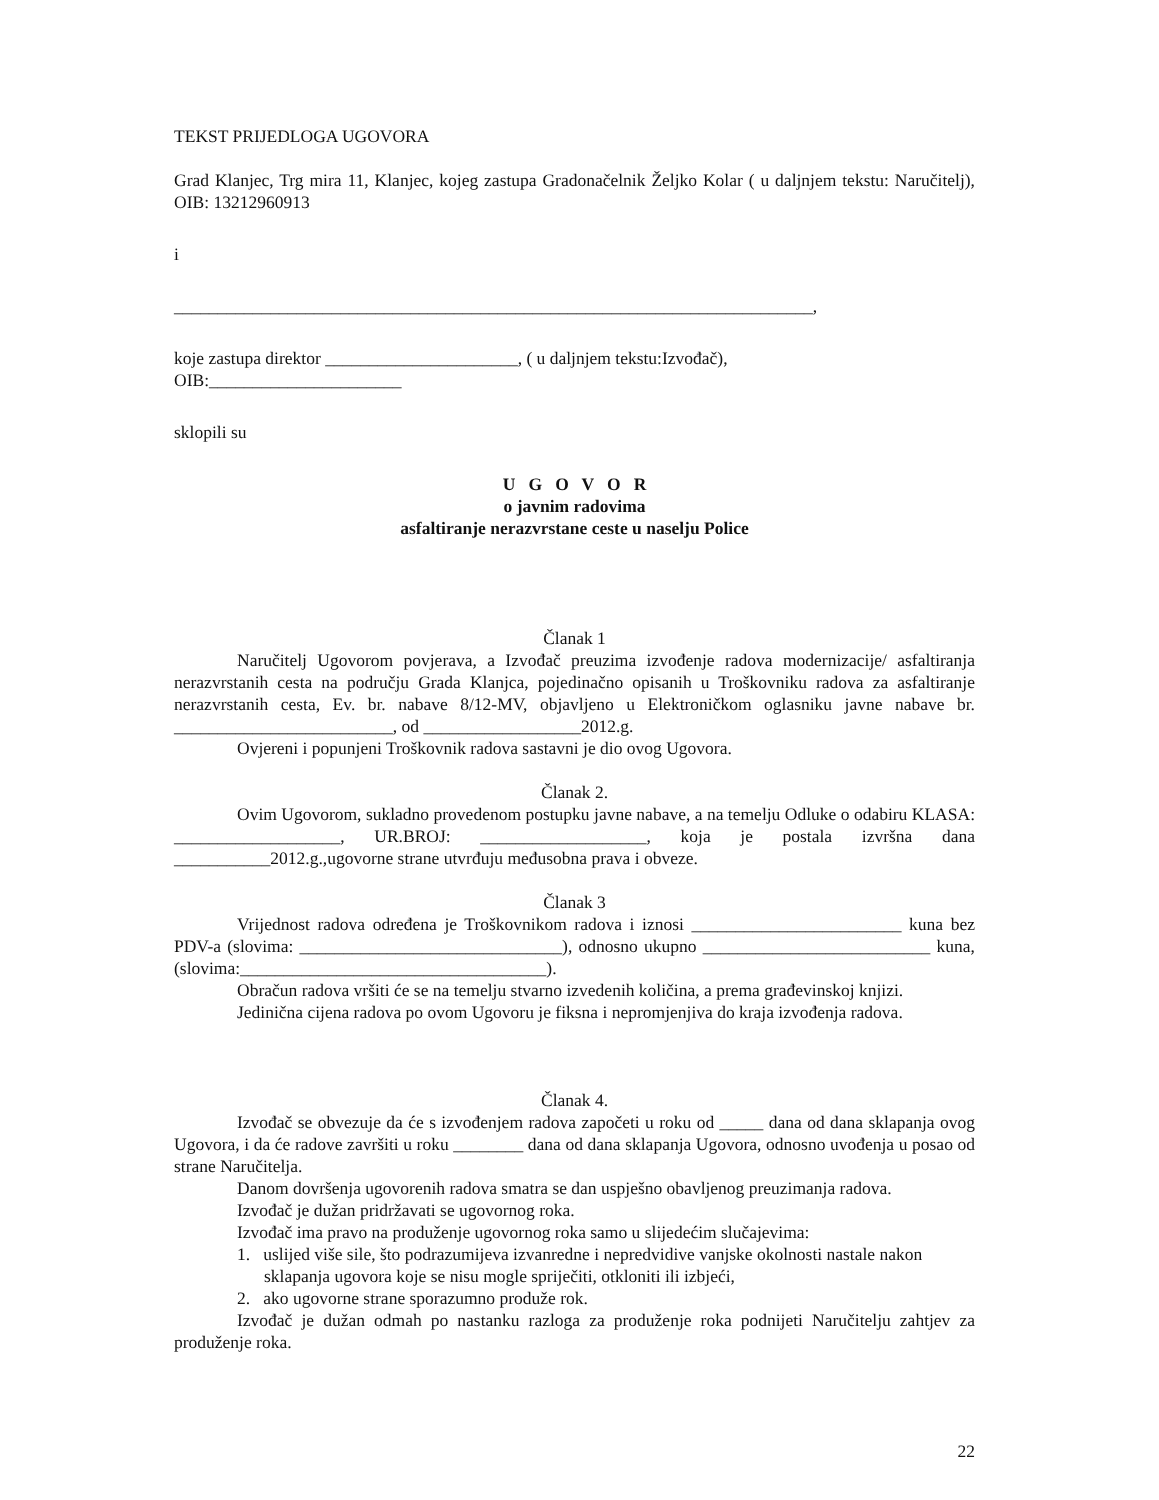TEKST PRIJEDLOGA UGOVORA
Grad Klanjec, Trg mira 11, Klanjec, kojeg zastupa Gradonačelnik Željko Kolar ( u daljnjem tekstu: Naručitelj), OIB: 13212960913
i
_________________________________________________________________________,
koje zastupa direktor ______________________, ( u daljnjem tekstu:Izvođač),
OIB:______________________
sklopili su
U G O V O R
o javnim radovima
asfaltiranje nerazvrstane ceste u naselju Police
Članak 1
Naručitelj Ugovorom povjerava, a Izvođač preuzima izvođenje radova modernizacije/ asfaltiranja nerazvrstanih cesta na području Grada Klanjca, pojedinačno opisanih u Troškovniku radova za asfaltiranje nerazvrstanih cesta, Ev. br. nabave 8/12-MV, objavljeno u Elektroničkom oglasniku javne nabave br. _________________________, od __________________2012.g.
Ovjereni i popunjeni Troškovnik radova sastavni je dio ovog Ugovora.
Članak 2.
Ovim Ugovorom, sukladno provedenom postupku javne nabave, a na temelju Odluke o odabiru KLASA: ___________________, UR.BROJ: ___________________, koja je postala izvršna dana ___________2012.g.,ugovorne strane utvrđuju međusobna prava i obveze.
Članak 3
Vrijednost radova određena je Troškovnikom radova i iznosi ________________________ kuna bez PDV-a (slovima: ______________________________), odnosno ukupno __________________________ kuna, (slovima:___________________________________).
Obračun radova vršiti će se na temelju stvarno izvedenih količina, a prema građevinskoj knjizi.
Jedinična cijena radova po ovom Ugovoru je fiksna i nepromjenjiva do kraja izvođenja radova.
Članak 4.
Izvođač se obvezuje da će s izvođenjem radova započeti u roku od _____ dana od dana sklapanja ovog Ugovora, i da će radove završiti u roku ________ dana od dana sklapanja Ugovora, odnosno uvođenja u posao od strane Naručitelja.
Danom dovršenja ugovorenih radova smatra se dan uspješno obavljenog preuzimanja radova.
Izvođač je dužan pridržavati se ugovornog roka.
Izvođač ima pravo na produženje ugovornog roka samo u slijedećim slučajevima:
1. uslijed više sile, što podrazumijeva izvanredne i nepredvidive vanjske okolnosti nastale nakon sklapanja ugovora koje se nisu mogle spriječiti, otkloniti ili izbjeći,
2. ako ugovorne strane sporazumno produže rok.
Izvođač je dužan odmah po nastanku razloga za produženje roka podnijeti Naručitelju zahtjev za produženje roka.
22